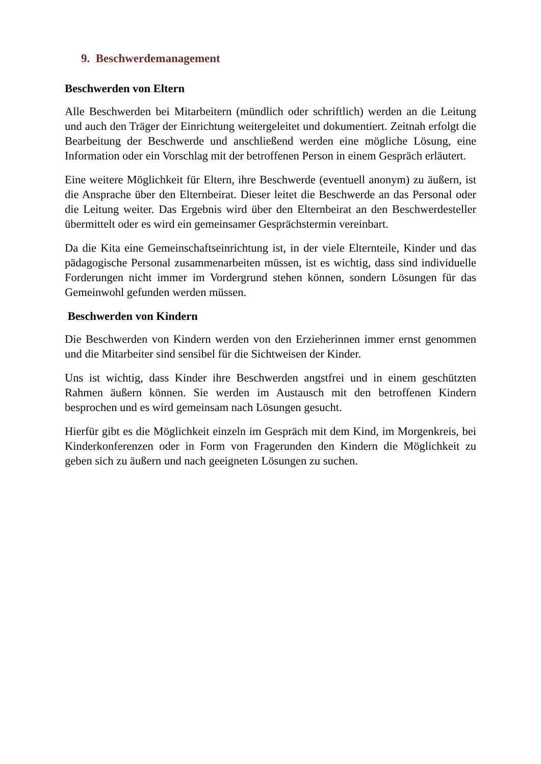9. Beschwerdemanagement
Beschwerden von Eltern
Alle Beschwerden bei Mitarbeitern (mündlich oder schriftlich) werden an die Leitung und auch den Träger der Einrichtung weitergeleitet und dokumentiert. Zeitnah erfolgt die Bearbeitung der Beschwerde und anschließend werden eine mögliche Lösung, eine Information oder ein Vorschlag mit der betroffenen Person in einem Gespräch erläutert.
Eine weitere Möglichkeit für Eltern, ihre Beschwerde (eventuell anonym) zu äußern, ist die Ansprache über den Elternbeirat. Dieser leitet die Beschwerde an das Personal oder die Leitung weiter. Das Ergebnis wird über den Elternbeirat an den Beschwerdesteller übermittelt oder es wird ein gemeinsamer Gesprächstermin vereinbart.
Da die Kita eine Gemeinschaftseinrichtung ist, in der viele Elternteile, Kinder und das pädagogische Personal zusammenarbeiten müssen, ist es wichtig, dass sind individuelle Forderungen nicht immer im Vordergrund stehen können, sondern Lösungen für das Gemeinwohl gefunden werden müssen.
Beschwerden von Kindern
Die Beschwerden von Kindern werden von den Erzieherinnen immer ernst genommen und die Mitarbeiter sind sensibel für die Sichtweisen der Kinder.
Uns ist wichtig, dass Kinder ihre Beschwerden angstfrei und in einem geschützten Rahmen äußern können. Sie werden im Austausch mit den betroffenen Kindern besprochen und es wird gemeinsam nach Lösungen gesucht.
Hierfür gibt es die Möglichkeit einzeln im Gespräch mit dem Kind, im Morgenkreis, bei Kinderkonferenzen oder in Form von Fragerunden den Kindern die Möglichkeit zu geben sich zu äußern und nach geeigneten Lösungen zu suchen.